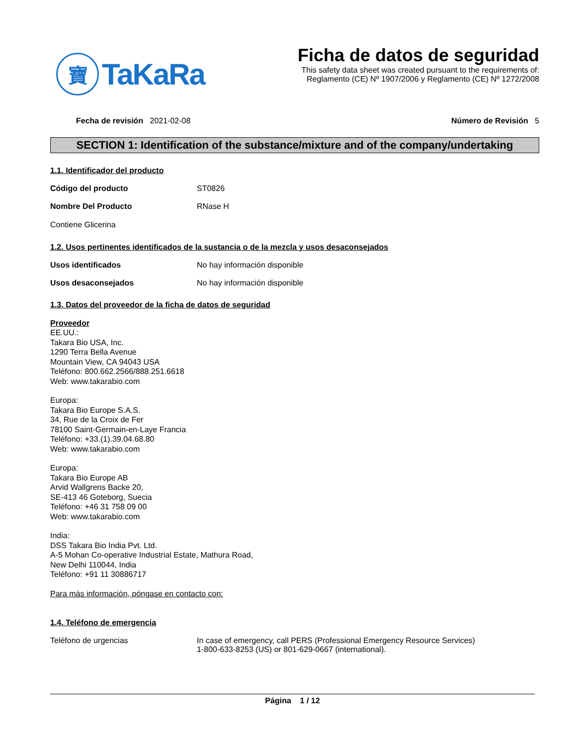寶
TaKaRa
Ficha de datos de seguridad
This safety data sheet was created pursuant to the requirements of:
Reglamento (CE) Nº 1907/2006 y Reglamento (CE) Nº 1272/2008
Fecha de revisión 2021-02-08 Número de Revisión 5
SECTION 1: Identification of the substance/mixture and of the company/undertaking
1.1. Identificador del producto
Código del producto ST0826
Nombre Del Producto RNase H
Contiene Glicerina
1.2. Usos pertinentes identificados de la sustancia o de la mezcla y usos desaconsejados
Usos identificados No hay información disponible
Usos desaconsejados No hay información disponible
1.3. Datos del proveedor de la ficha de datos de seguridad
Proveedor
EE.UU.:
Takara Bio USA, Inc.
1290 Terra Bella Avenue
Mountain View, CA 94043 USA
Teléfono: 800.662.2566/888.251.6618
Web: www.takarabio.com
Europa:
Takara Bio Europe S.A.S.
34, Rue de la Croix de Fer
78100 Saint-Germain-en-Laye Francia
Teléfono: +33.(1).39.04.68.80
Web: www.takarabio.com
Europa:
Takara Bio Europe AB
Arvid Wallgrens Backe 20,
SE-413 46 Goteborg, Suecia
Teléfono: +46 31 758 09 00
Web: www.takarabio.com
India:
DSS Takara Bio India Pvt. Ltd.
A-5 Mohan Co-operative Industrial Estate, Mathura Road,
New Delhi 110044, India
Teléfono: +91 11 30886717
Para más información, póngase en contacto con:
1.4. Teléfono de emergencia
Teléfono de urgencias In case of emergency, call PERS (Professional Emergency Resource Services)
1-800-633-8253 (US) or 801-629-0667 (international).
Página 1 / 12